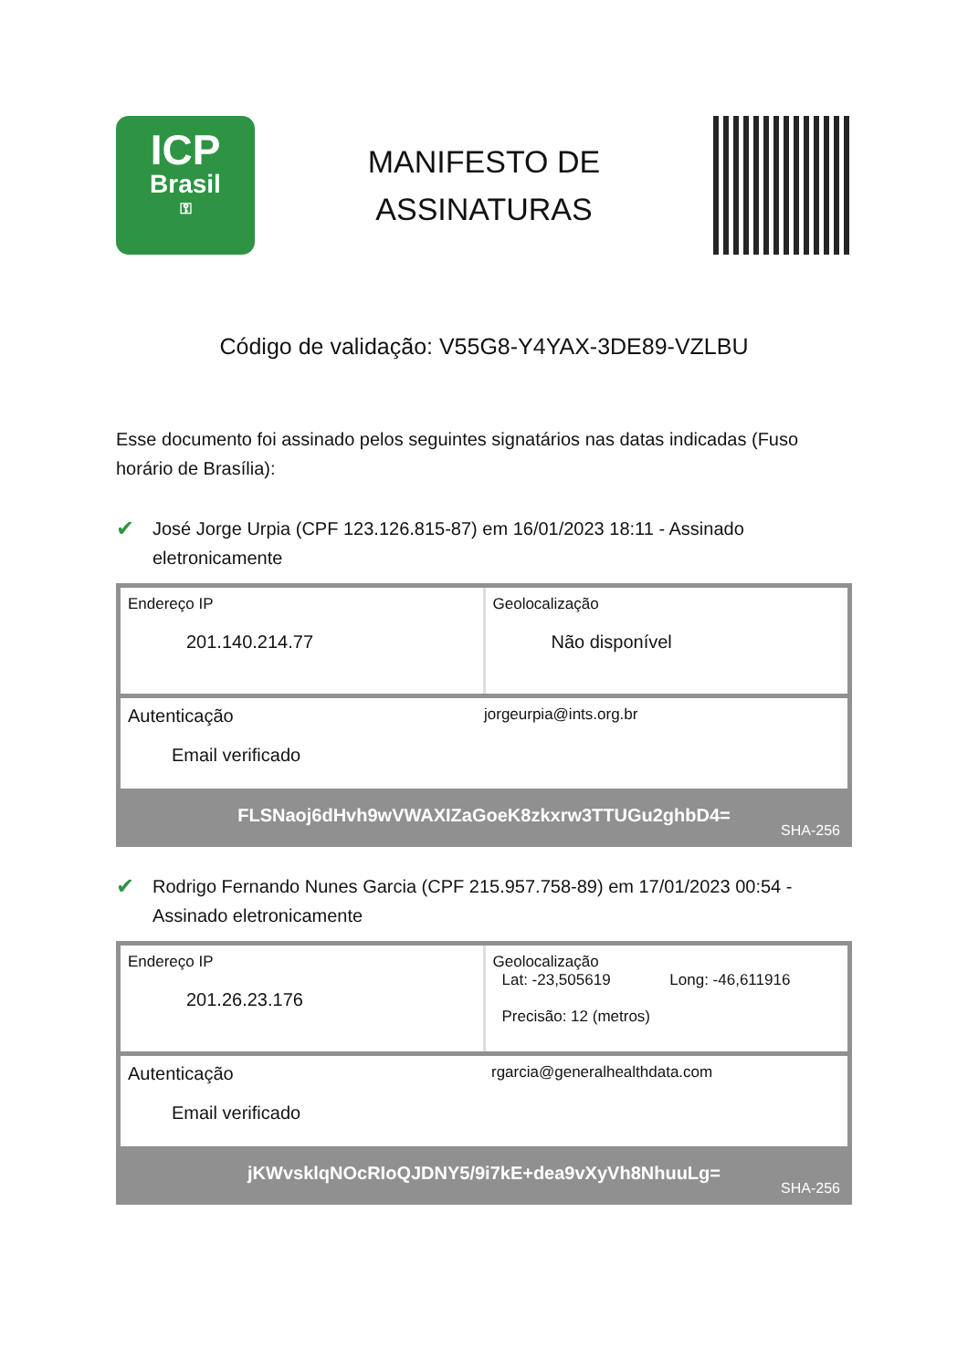ICP
Brasil
⚿
MANIFESTO DE
ASSINATURAS
Código de validação: V55G8-Y4YAX-3DE89-VZLBU
Esse documento foi assinado pelos seguintes signatários nas datas indicadas (Fuso horário de Brasília):
✔ José Jorge Urpia (CPF 123.126.815-87) em 16/01/2023 18:11 - Assinado eletronicamente
| Endereço IP 201.140.214.77 | Geolocalização Não disponível |
| Autenticação Email verificado | jorgeurpia@ints.org.br |
FLSNaoj6dHvh9wVWAXIZaGoeK8zkxrw3TTUGu2ghbD4=
SHA-256
✔ Rodrigo Fernando Nunes Garcia (CPF 215.957.758-89) em 17/01/2023 00:54 - Assinado eletronicamente
| Endereço IP 201.26.23.176 | Geolocalização Lat: -23,505619 Long: -46,611916 Precisão: 12 (metros) |
| Autenticação Email verificado | rgarcia@generalhealthdata.com |
jKWvsklqNOcRIoQJDNY5/9i7kE+dea9vXyVh8NhuuLg=
SHA-256